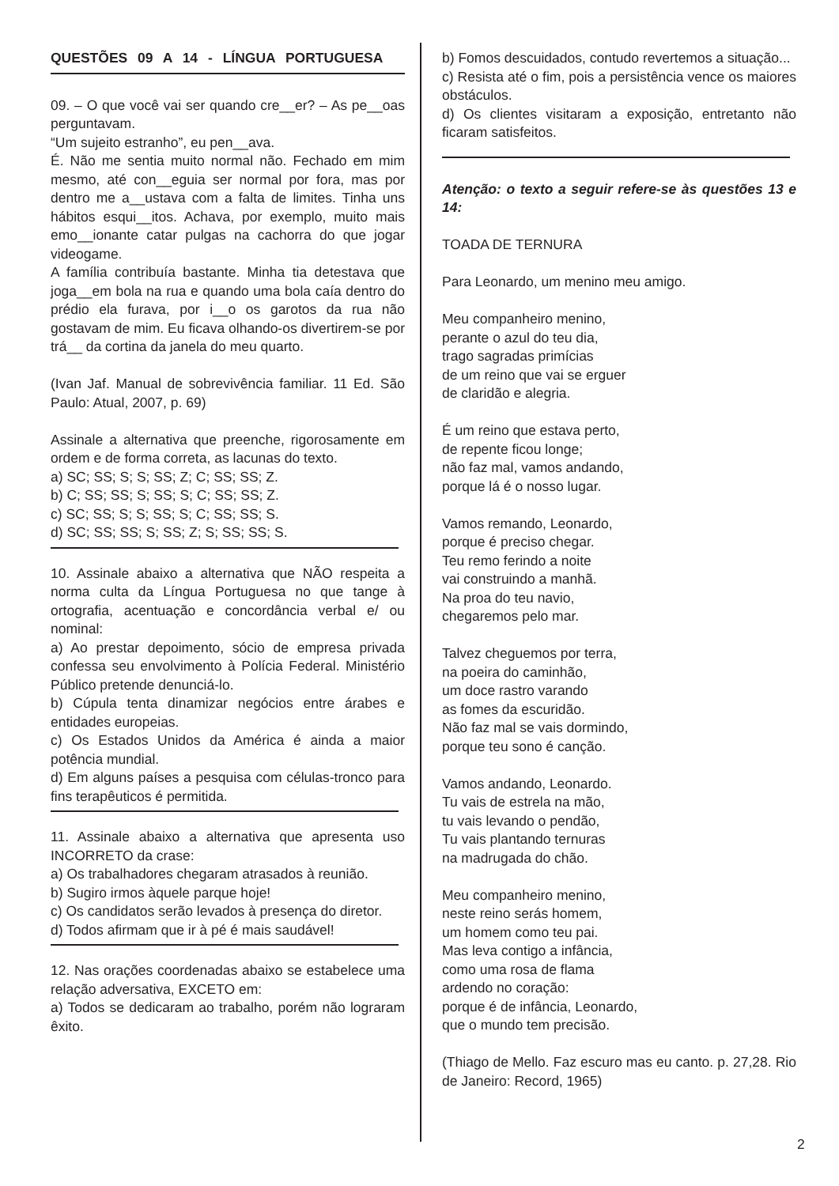QUESTÕES 09 A 14 - LÍNGUA PORTUGUESA
09. – O que você vai ser quando cre__er? – As pe__oas perguntavam.
“Um sujeito estranho”, eu pen__ava.
É. Não me sentia muito normal não. Fechado em mim mesmo, até con__eguia ser normal por fora, mas por dentro me a__ustava com a falta de limites. Tinha uns hábitos esqui__itos. Achava, por exemplo, muito mais emo__ionante catar pulgas na cachorra do que jogar videogame.
A família contribuía bastante. Minha tia detestava que joga__em bola na rua e quando uma bola caía dentro do prédio ela furava, por i__o os garotos da rua não gostavam de mim. Eu ficava olhando-os divertirem-se por trá__ da cortina da janela do meu quarto.
(Ivan Jaf. Manual de sobrevivência familiar. 11 Ed. São Paulo: Atual, 2007, p. 69)
Assinale a alternativa que preenche, rigorosamente em ordem e de forma correta, as lacunas do texto.
a) SC; SS; S; S; SS; Z; C; SS; SS; Z.
b) C; SS; SS; S; SS; S; C; SS; SS; Z.
c) SC; SS; S; S; SS; S; C; SS; SS; S.
d) SC; SS; SS; S; SS; Z; S; SS; SS; S.
10. Assinale abaixo a alternativa que NÃO respeita a norma culta da Língua Portuguesa no que tange à ortografia, acentuação e concordância verbal e/ ou nominal:
a) Ao prestar depoimento, sócio de empresa privada confessa seu envolvimento à Polícia Federal. Ministério Público pretende denunciá-lo.
b) Cúpula tenta dinamizar negócios entre árabes e entidades europeias.
c) Os Estados Unidos da América é ainda a maior potência mundial.
d) Em alguns países a pesquisa com células-tronco para fins terapêuticos é permitida.
11. Assinale abaixo a alternativa que apresenta uso INCORRETO da crase:
a) Os trabalhadores chegaram atrasados à reunião.
b) Sugiro irmos àquele parque hoje!
c) Os candidatos serão levados à presença do diretor.
d) Todos afirmam que ir à pé é mais saudável!
12. Nas orações coordenadas abaixo se estabelece uma relação adversativa, EXCETO em:
a) Todos se dedicaram ao trabalho, porém não lograram êxito.
b) Fomos descuidados, contudo revertemos a situação...
c) Resista até o fim, pois a persistência vence os maiores obstáculos.
d) Os clientes visitaram a exposição, entretanto não ficaram satisfeitos.
Atenção: o texto a seguir refere-se às questões 13 e 14:
TOADA DE TERNURA
Para Leonardo, um menino meu amigo.
Meu companheiro menino,
perante o azul do teu dia,
trago sagradas primícias
de um reino que vai se erguer
de claridão e alegria.
É um reino que estava perto,
de repente ficou longe;
não faz mal, vamos andando,
porque lá é o nosso lugar.
Vamos remando, Leonardo,
porque é preciso chegar.
Teu remo ferindo a noite
vai construindo a manhã.
Na proa do teu navio,
chegaremos pelo mar.
Talvez cheguemos por terra,
na poeira do caminhão,
um doce rastro varando
as fomes da escuridão.
Não faz mal se vais dormindo,
porque teu sono é canção.
Vamos andando, Leonardo.
Tu vais de estrela na mão,
tu vais levando o pendão,
Tu vais plantando ternuras
na madrugada do chão.
Meu companheiro menino,
neste reino serás homem,
um homem como teu pai.
Mas leva contigo a infância,
como uma rosa de flama
ardendo no coração:
porque é de infância, Leonardo,
que o mundo tem precisão.
(Thiago de Mello. Faz escuro mas eu canto. p. 27,28. Rio de Janeiro: Record, 1965)
2